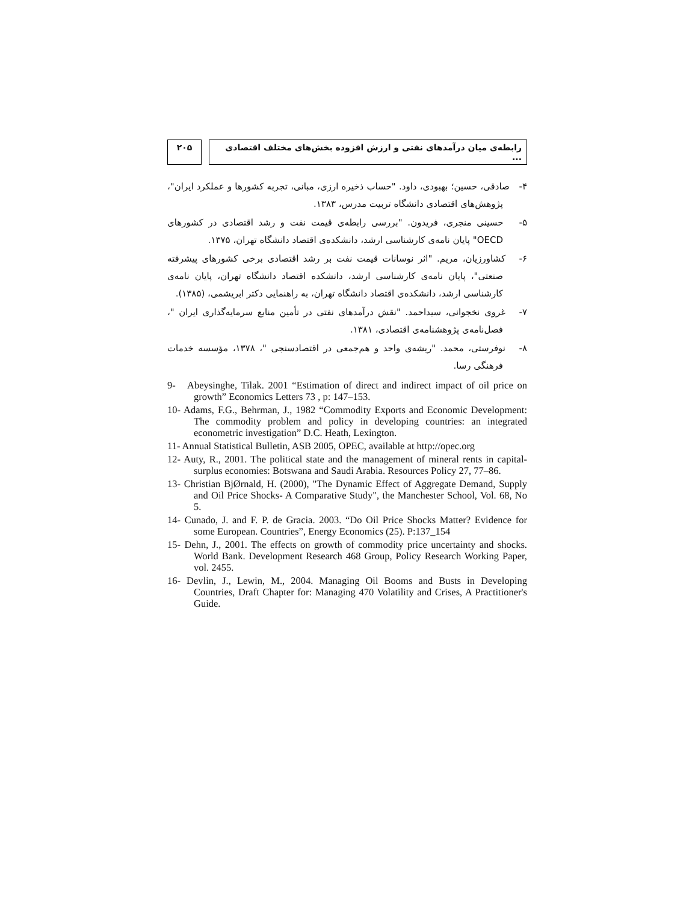۲۰۵ رابطه‌ی میان درآمدهای نفتی و ارزش افزوده بخش‌های مختلف اقتصادی ...
۴- صادقی، حسین؛ بهبودی، داود. "حساب ذخیره ارزی، مبانی، تجربه کشورها و عملکرد ایران"، پژوهش‌های اقتصادی دانشگاه تربیت مدرس، ۱۳۸۳.
۵- حسینی منجری، فریدون. "بررسی رابطه‌ی قیمت نفت و رشد اقتصادی در کشورهای OECD" پایان نامه‌ی کارشناسی ارشد، دانشکده‌ی اقتصاد دانشگاه تهران، ۱۳۷۵.
۶- کشاورزیان، مریم. "اثر نوسانات قیمت نفت بر رشد اقتصادی برخی کشورهای پیشرفته صنعتی"، پایان نامه‌ی کارشناسی ارشد، دانشکده اقتصاد دانشگاه تهران، پایان نامه‌ی کارشناسی ارشد، دانشکده‌ی اقتصاد دانشگاه تهران، به راهنمایی دکتر ابریشمی، (۱۳۸۵).
۷- غروی نخجوانی، سیداحمد. "نقش درآمدهای نفتی در تأمین منابع سرمایه‌گذاری ایران "، فصل‌نامه‌ی پژوهشنامه‌ی اقتصادی، ۱۳۸۱.
۸- نوفرستی، محمد. "ریشه‌ی واحد و هم‌جمعی در اقتصادسنجی "، ۱۳۷۸، مؤسسه خدمات فرهنگی رسا.
9- Abeysinghe, Tilak. 2001 “Estimation of direct and indirect impact of oil price on growth” Economics Letters 73 , p: 147–153.
10- Adams, F.G., Behrman, J., 1982 “Commodity Exports and Economic Development: The commodity problem and policy in developing countries: an integrated econometric investigation” D.C. Heath, Lexington.
11- Annual Statistical Bulletin, ASB 2005, OPEC, available at http://opec.org
12- Auty, R., 2001. The political state and the management of mineral rents in capital-surplus economies: Botswana and Saudi Arabia. Resources Policy 27, 77–86.
13- Christian BjØrnald, H. (2000), "The Dynamic Effect of Aggregate Demand, Supply and Oil Price Shocks- A Comparative Study", the Manchester School, Vol. 68, No 5.
14- Cunado, J. and F. P. de Gracia. 2003. “Do Oil Price Shocks Matter? Evidence for some European. Countries”, Energy Economics (25). P:137_154
15- Dehn, J., 2001. The effects on growth of commodity price uncertainty and shocks. World Bank. Development Research 468 Group, Policy Research Working Paper, vol. 2455.
16- Devlin, J., Lewin, M., 2004. Managing Oil Booms and Busts in Developing Countries, Draft Chapter for: Managing 470 Volatility and Crises, A Practitioner's Guide.